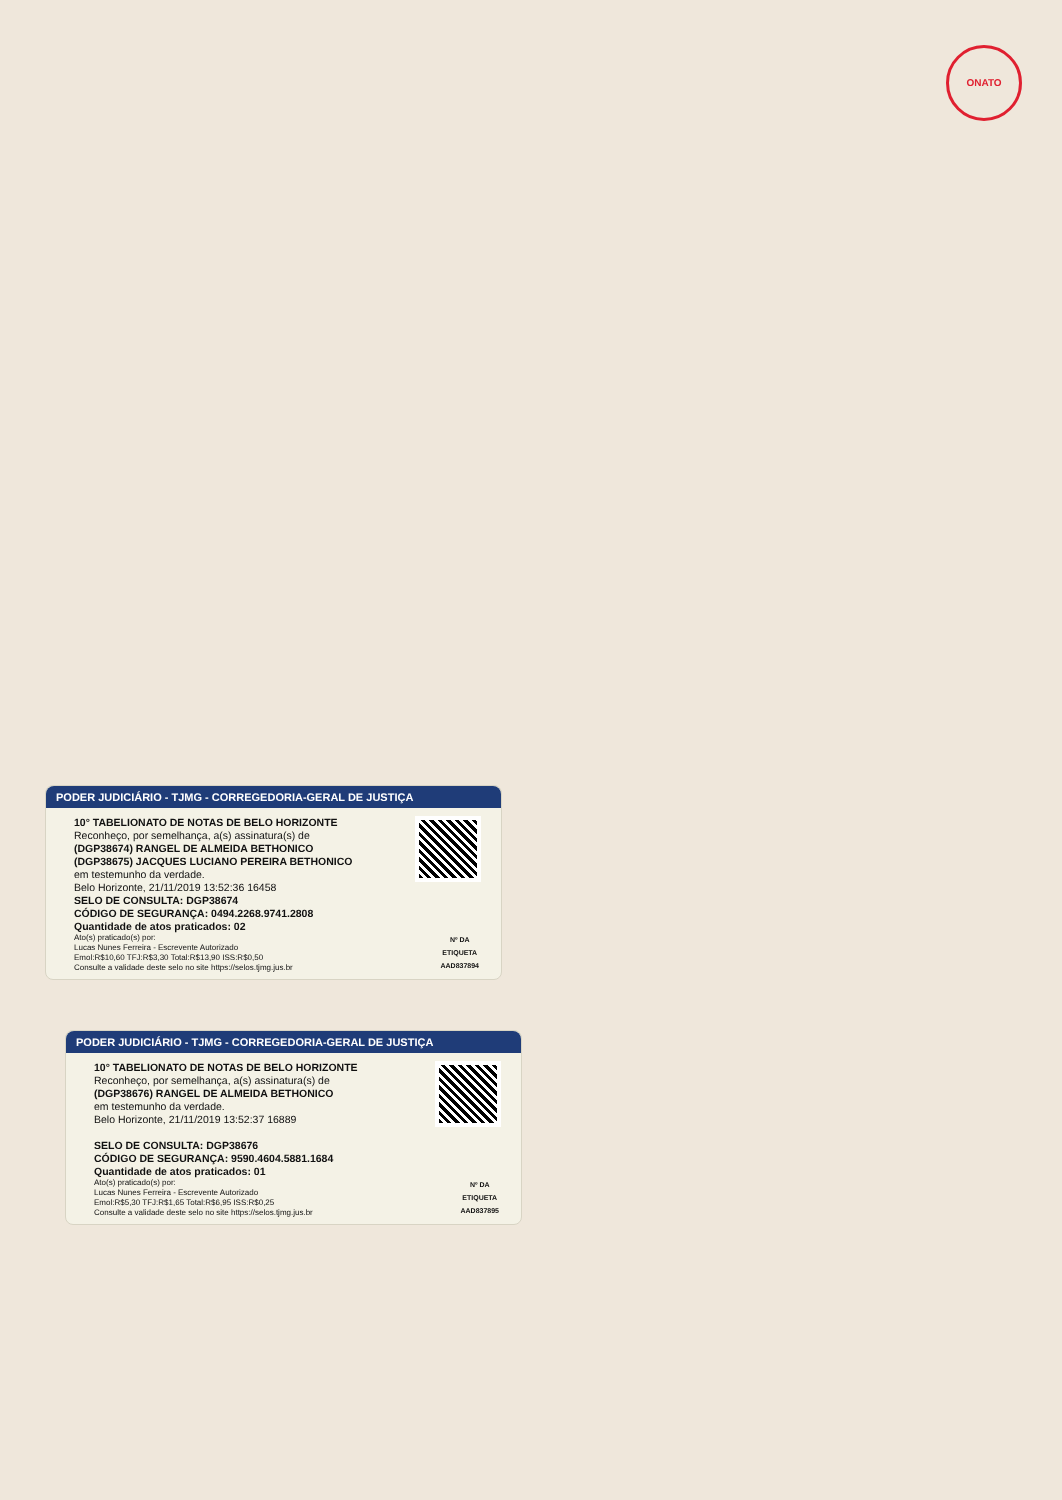ONATO
PODER JUDICIÁRIO - TJMG - CORREGEDORIA-GERAL DE JUSTIÇA
10° TABELIONATO DE NOTAS DE BELO HORIZONTE
Reconheço, por semelhança, a(s) assinatura(s) de
(DGP38674) RANGEL DE ALMEIDA BETHONICO
(DGP38675) JACQUES LUCIANO PEREIRA BETHONICO
em testemunho da verdade.
Belo Horizonte, 21/11/2019 13:52:36 16458
SELO DE CONSULTA: DGP38674
CÓDIGO DE SEGURANÇA: 0494.2268.9741.2808
Quantidade de atos praticados: 02
Nº DA
ETIQUETA
AAD837894
Ato(s) praticado(s) por:
Lucas Nunes Ferreira - Escrevente Autorizado
Emol:R$10,60 TFJ:R$3,30 Total:R$13,90 ISS:R$0,50
Consulte a validade deste selo no site https://selos.tjmg.jus.br
PODER JUDICIÁRIO - TJMG - CORREGEDORIA-GERAL DE JUSTIÇA
10° TABELIONATO DE NOTAS DE BELO HORIZONTE
Reconheço, por semelhança, a(s) assinatura(s) de
(DGP38676) RANGEL DE ALMEIDA BETHONICO
em testemunho da verdade.
Belo Horizonte, 21/11/2019 13:52:37 16889
SELO DE CONSULTA: DGP38676
CÓDIGO DE SEGURANÇA: 9590.4604.5881.1684
Quantidade de atos praticados: 01
Nº DA
ETIQUETA
AAD837895
Ato(s) praticado(s) por:
Lucas Nunes Ferreira - Escrevente Autorizado
Emol:R$5,30 TFJ:R$1,65 Total:R$6,95 ISS:R$0,25
Consulte a validade deste selo no site https://selos.tjmg.jus.br